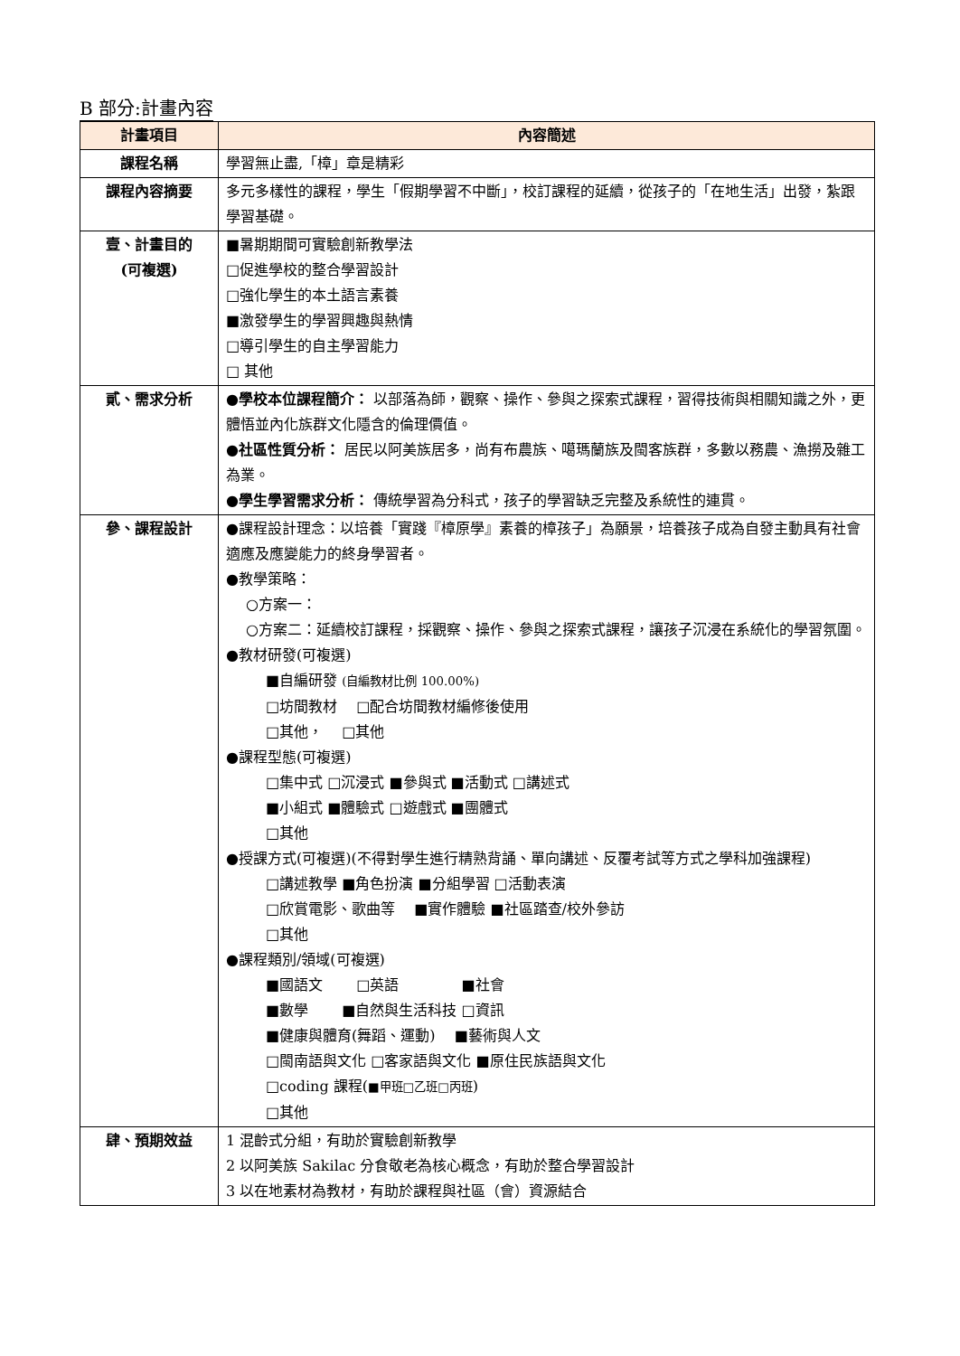B 部分:計畫內容
| 計畫項目 | 內容簡述 |
| --- | --- |
| 課程名稱 | 學習無止盡,「樟」章是精彩 |
| 課程內容摘要 | 多元多樣性的課程，學生「假期學習不中斷」，校訂課程的延續，從孩子的「在地生活」出發，紮跟學習基礎。 |
| 壹、計畫目的 (可複選) | ■暑期期間可實驗創新教學法 □促進學校的整合學習設計 □強化學生的本土語言素養 ■激發學生的學習興趣與熱情 □導引學生的自主學習能力 □ 其他 |
| 貳、需求分析 | ●學校本位課程簡介： 以部落為師，觀察、操作、參與之探索式課程，習得技術與相關知識之外，更體悟並內化族群文化隱含的倫理價值。 ●社區性質分析： 居民以阿美族居多，尚有布農族、噶瑪蘭族及閩客族群，多數以務農、漁撈及雜工為業。 ●學生學習需求分析： 傳統學習為分科式，孩子的學習缺乏完整及系統性的連貫。 |
| 參、課程設計 | ●課程設計理念：以培養「實踐『樟原學』素養的樟孩子」為願景，培養孩子成為自發主動具有社會適應及應變能力的終身學習者。 ●教學策略： ○方案一： ○方案二：延續校訂課程，採觀察、操作、參與之探索式課程，讓孩子沉浸在系統化的學習氛圍。 ●教材研發(可複選) ■自編研發 (自編教材比例 100.00%) □坊間教材 □配合坊間教材編修後使用 □其他， □其他 ●課程型態(可複選) □集中式 □沉浸式 ■參與式 ■活動式 □講述式 ■小組式 ■體驗式 □遊戲式 ■團體式 □其他 ●授課方式(可複選)(不得對學生進行精熟背誦、單向講述、反覆考試等方式之學科加強課程) □講述教學 ■角色扮演 ■分組學習 □活動表演 □欣賞電影、歌曲等 ■實作體驗 ■社區踏查/校外參訪 □其他 ●課程類別/領域(可複選) ■國語文 □英語 ■社會 ■數學 ■自然與生活科技 □資訊 ■健康與體育(舞蹈、運動) ■藝術與人文 □閩南語與文化 □客家語與文化 ■原住民族語與文化 □coding 課程( ■甲班□乙班□丙班 ) □其他 |
| 肆、預期效益 | 1 混齡式分組，有助於實驗創新教學 2 以阿美族 Sakilac 分食敬老為核心概念，有助於整合學習設計 3 以在地素材為教材，有助於課程與社區（會）資源結合 |